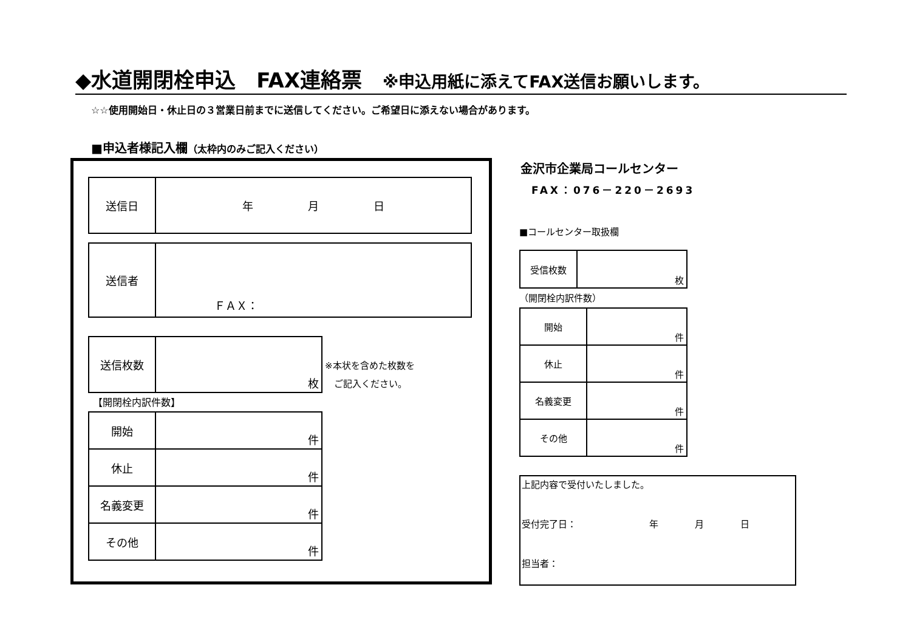◆水道開閉栓申込　FAX連絡票　※申込用紙に添えてFAX送信お願いします。
☆☆使用開始日・休止日の３営業日前までに送信してください。ご希望日に添えない場合があります。
■申込者様記入欄（太枠内のみご記入ください）
| 送信日 | 年 月 日 |
| 送信者 | ＦＡＸ： |
| 送信枚数 | 枚 |
※本状を含めた枚数を
　ご記入ください。
【開閉栓内訳件数】
| 開始 | 件 |
| 休止 | 件 |
| 名義変更 | 件 |
| その他 | 件 |
金沢市企業局コールセンター
FAX：076－220－2693
■コールセンター取扱欄
| 受信枚数 | 枚 |
（開閉栓内訳件数）
| 開始 | 件 |
| 休止 | 件 |
| 名義変更 | 件 |
| その他 | 件 |
上記内容で受付いたしました。
受付完了日：　　　　　　　　年　　　　月　　　　日
担当者：